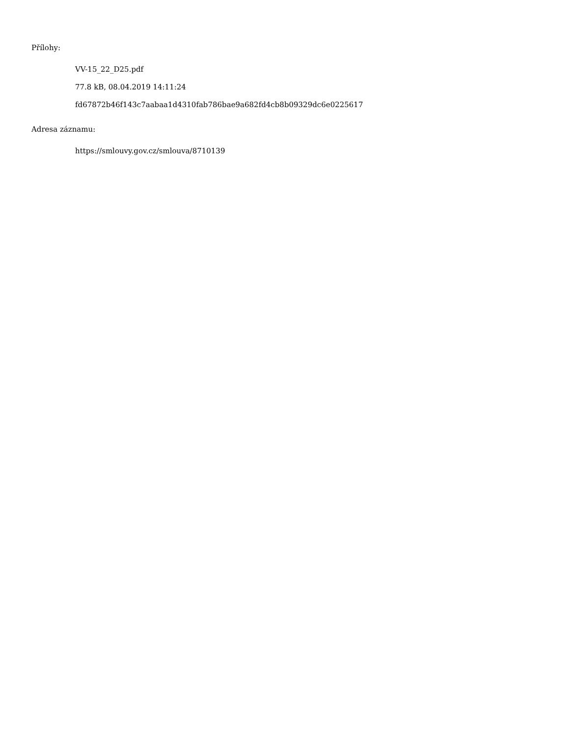Přílohy:
VV-15_22_D25.pdf
77.8 kB, 08.04.2019 14:11:24
fd67872b46f143c7aabaa1d4310fab786bae9a682fd4cb8b09329dc6e0225617
Adresa záznamu:
https://smlouvy.gov.cz/smlouva/8710139